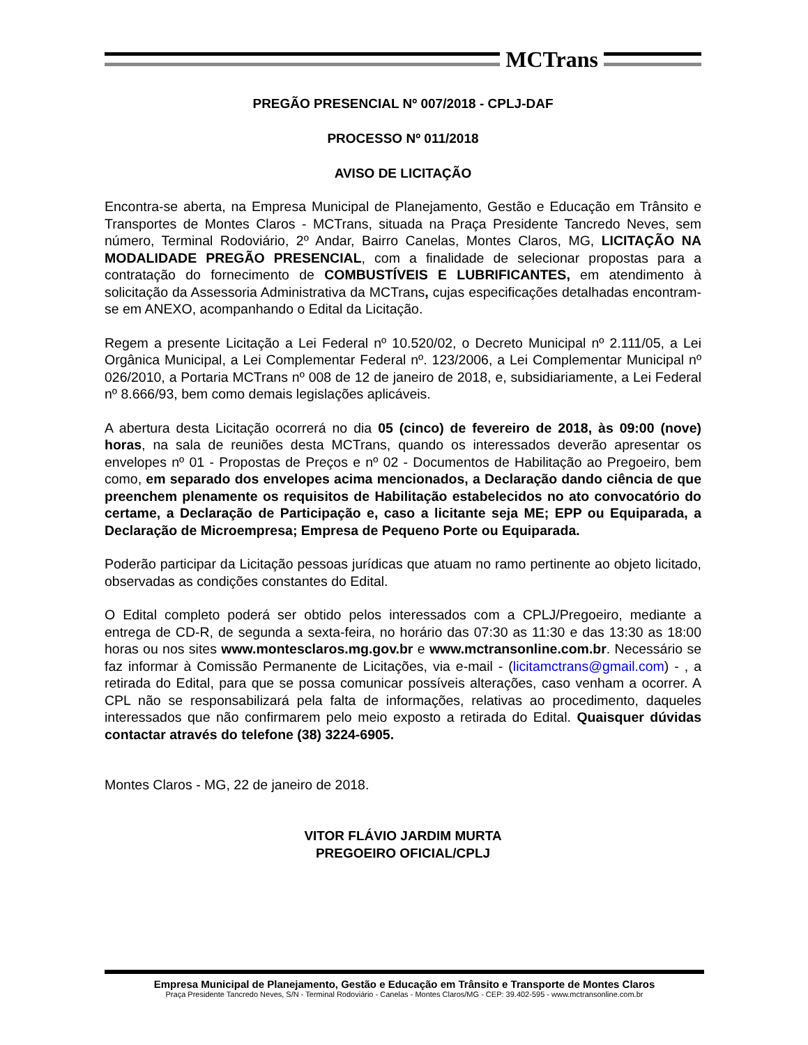MCTrans
PREGÃO PRESENCIAL Nº 007/2018 - CPLJ-DAF
PROCESSO Nº 011/2018
AVISO DE LICITAÇÃO
Encontra-se aberta, na Empresa Municipal de Planejamento, Gestão e Educação em Trânsito e Transportes de Montes Claros - MCTrans, situada na Praça Presidente Tancredo Neves, sem número, Terminal Rodoviário, 2º Andar, Bairro Canelas, Montes Claros, MG, LICITAÇÃO NA MODALIDADE PREGÃO PRESENCIAL, com a finalidade de selecionar propostas para a contratação do fornecimento de COMBUSTÍVEIS E LUBRIFICANTES, em atendimento à solicitação da Assessoria Administrativa da MCTrans, cujas especificações detalhadas encontram-se em ANEXO, acompanhando o Edital da Licitação.
Regem a presente Licitação a Lei Federal nº 10.520/02, o Decreto Municipal nº 2.111/05, a Lei Orgânica Municipal, a Lei Complementar Federal nº. 123/2006, a Lei Complementar Municipal nº 026/2010, a Portaria MCTrans nº 008 de 12 de janeiro de 2018, e, subsidiariamente, a Lei Federal nº 8.666/93, bem como demais legislações aplicáveis.
A abertura desta Licitação ocorrerá no dia 05 (cinco) de fevereiro de 2018, às 09:00 (nove) horas, na sala de reuniões desta MCTrans, quando os interessados deverão apresentar os envelopes nº 01 - Propostas de Preços e nº 02 - Documentos de Habilitação ao Pregoeiro, bem como, em separado dos envelopes acima mencionados, a Declaração dando ciência de que preenchem plenamente os requisitos de Habilitação estabelecidos no ato convocatório do certame, a Declaração de Participação e, caso a licitante seja ME; EPP ou Equiparada, a Declaração de Microempresa; Empresa de Pequeno Porte ou Equiparada.
Poderão participar da Licitação pessoas jurídicas que atuam no ramo pertinente ao objeto licitado, observadas as condições constantes do Edital.
O Edital completo poderá ser obtido pelos interessados com a CPLJ/Pregoeiro, mediante a entrega de CD-R, de segunda a sexta-feira, no horário das 07:30 as 11:30 e das 13:30 as 18:00 horas ou nos sites www.montesclaros.mg.gov.br e www.mctransonline.com.br. Necessário se faz informar à Comissão Permanente de Licitações, via e-mail - (licitamctrans@gmail.com) - , a retirada do Edital, para que se possa comunicar possíveis alterações, caso venham a ocorrer. A CPL não se responsabilizará pela falta de informações, relativas ao procedimento, daqueles interessados que não confirmarem pelo meio exposto a retirada do Edital. Quaisquer dúvidas contactar através do telefone (38) 3224-6905.
Montes Claros - MG, 22 de janeiro de 2018.
VITOR FLÁVIO JARDIM MURTA
PREGOEIRO OFICIAL/CPLJ
Empresa Municipal de Planejamento, Gestão e Educação em Trânsito e Transporte de Montes Claros
Praça Presidente Tancredo Neves, S/N - Terminal Rodoviário - Canelas - Montes Claros/MG - CEP: 39.402-595 - www.mctransonline.com.br